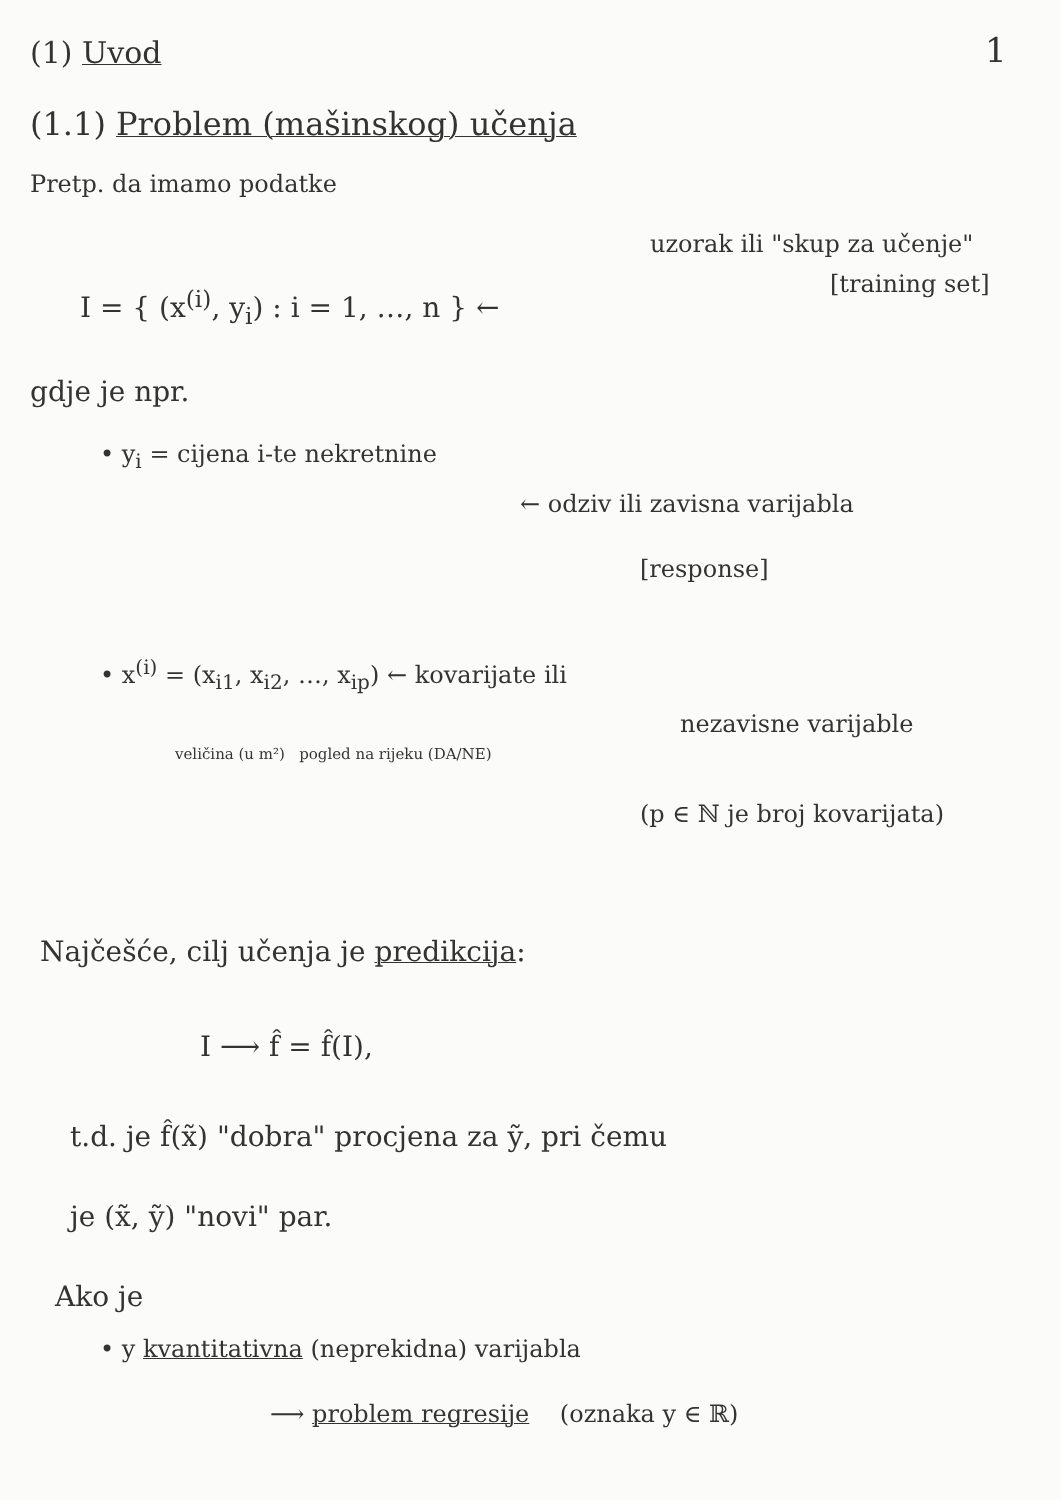(1) Uvod 1
(1.1) Problem (mašinskog) učenja
Pretp. da imamo podatke
uzorak ili "skup za učenje"
[training set]
I = { (x<sup>(i)</sup>, y<sub>i</sub>) : i = 1, …, n } ←
gdje je npr.
• y<sub>i</sub> = cijena i-te nekretnine
← odziv ili zavisna varijabla
[response]
• x<sup>(i)</sup> = (x<sub>i1</sub>, x<sub>i2</sub>, …, x<sub>ip</sub>) ← kovarijate ili
nezavisne varijable
veličina (u m²) pogled na rijeku (DA/NE)
(p ∈ ℕ je broj kovarijata)
Najčešće, cilj učenja je predikcija:
I ⟶ f̂ = f̂(I),
t.d. je f̂(x̃) "dobra" procjena za ỹ, pri čemu
je (x̃, ỹ) "novi" par.
Ako je
• y kvantitativna (neprekidna) varijabla
⟶ problem regresije (oznaka y ∈ ℝ)